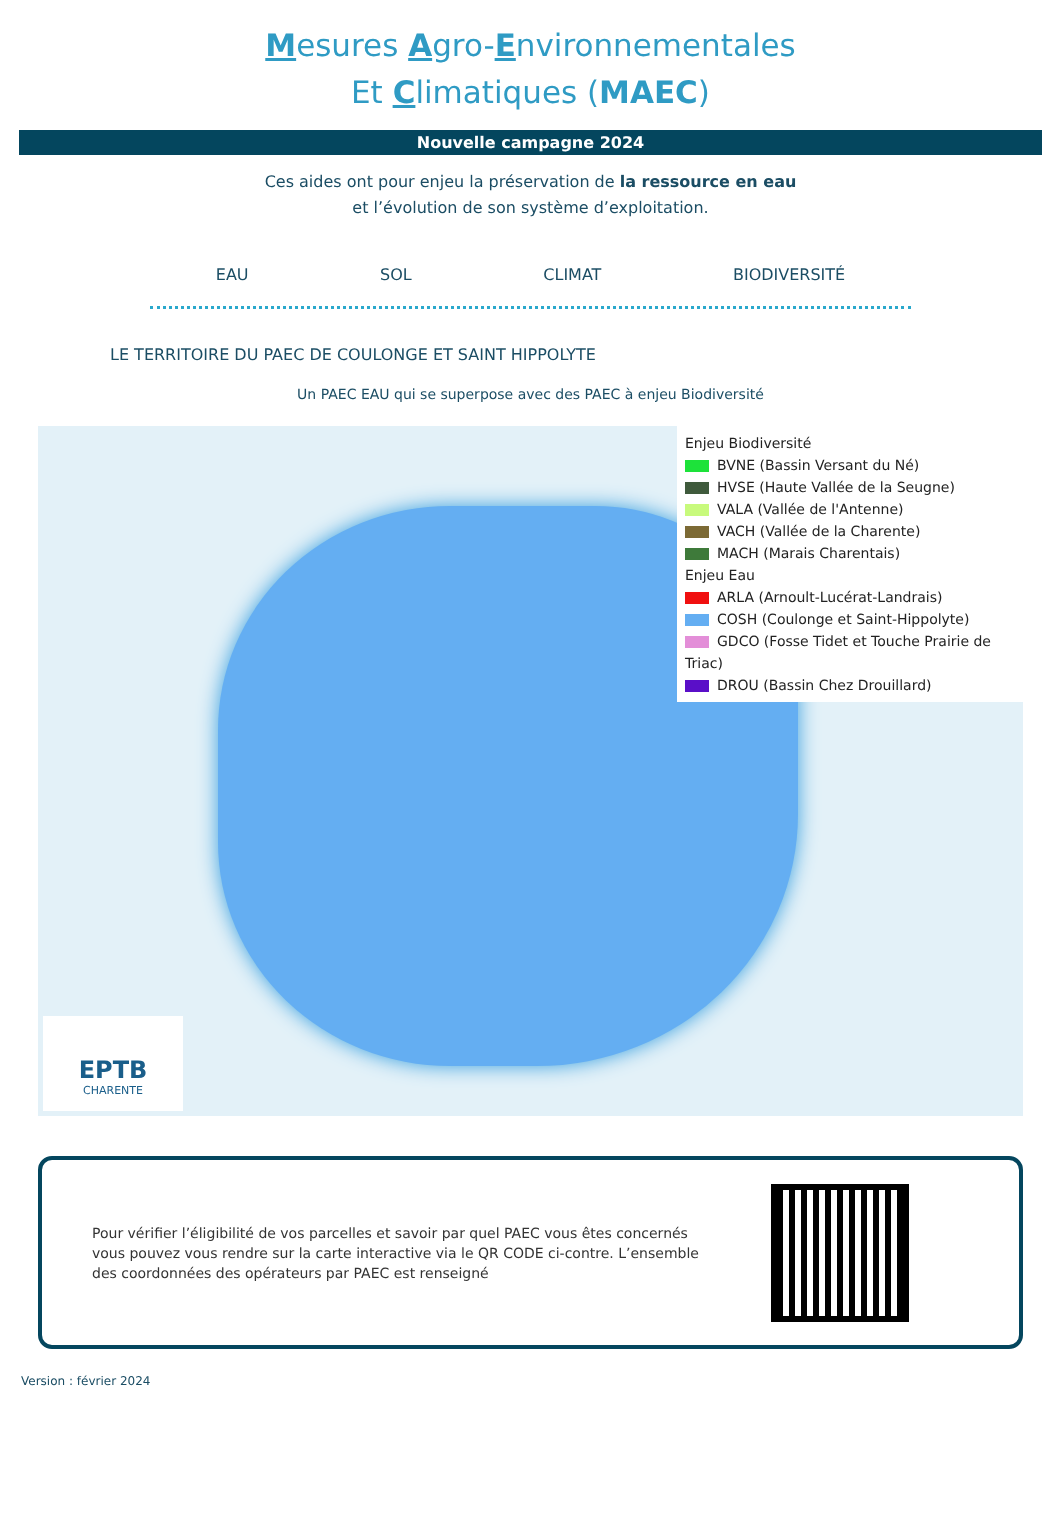Mesures Agro-Environnementales
Et Climatiques (MAEC)
Nouvelle campagne 2024
Ces aides ont pour enjeu la préservation de la ressource en eau
et l’évolution de son système d’exploitation.
EAU SOL CLIMAT BIODIVERSITÉ
LE TERRITOIRE DU PAEC DE COULONGE ET SAINT HIPPOLYTE
Un PAEC EAU qui se superpose avec des PAEC à enjeu Biodiversité
Enjeu Biodiversité
BVNE (Bassin Versant du Né)
HVSE (Haute Vallée de la Seugne)
VALA (Vallée de l'Antenne)
VACH (Vallée de la Charente)
MACH (Marais Charentais)
Enjeu Eau
ARLA (Arnoult-Lucérat-Landrais)
COSH (Coulonge et Saint-Hippolyte)
GDCO (Fosse Tidet et Touche Prairie de Triac)
DROU (Bassin Chez Drouillard)
EPTB
CHARENTE
Pour vérifier l’éligibilité de vos parcelles et savoir par quel PAEC vous êtes concernés
vous pouvez vous rendre sur la carte interactive via le QR CODE ci-contre. L’ensemble
des coordonnées des opérateurs par PAEC est renseigné
Version : février 2024